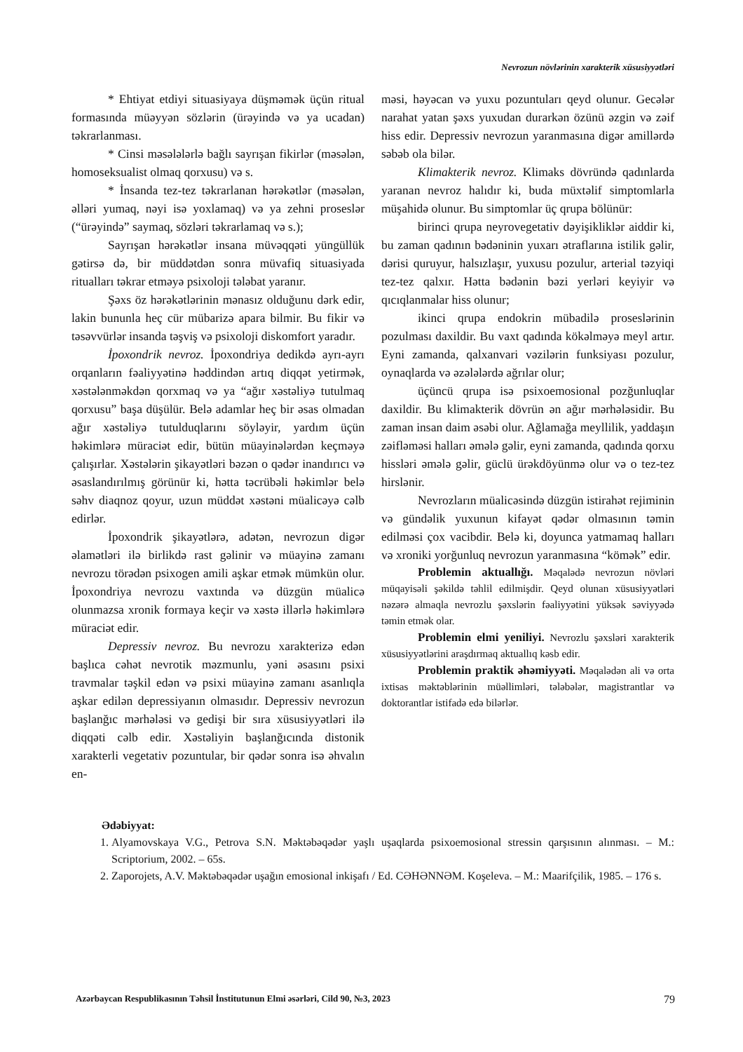Nevrozun növlərinin xarakterik xüsusiyyətləri
* Ehtiyat etdiyi situasiyaya düşməmək üçün ritual formasında müəyyən sözlərin (ürəyində və ya ucadan) təkrarlanması.
* Cinsi məsələlərlə bağlı sayrışan fikirlər (məsələn, homoseksualist olmaq qorxusu) və s.
* İnsanda tez-tez təkrarlanan hərəkətlər (məsələn, əlləri yumaq, nəyi isə yoxlamaq) və ya zehni proseslər (“ürəyində” saymaq, sözləri təkrarlamaq və s.);
Sayrışan hərəkətlər insana müvəqqəti yüngüllük gətirsə də, bir müddətdən sonra müvafiq situasiyada ritualları təkrar etməyə psixoloji tələbat yaranır.
Şəxs öz hərəkətlərinin mənasız olduğunu dərk edir, lakin bununla heç cür mübarizə apara bilmir. Bu fikir və təsəvvürlər insanda təşviş və psixoloji diskomfort yaradır.
İpoxondrik nevroz. İpoxondriya dedikdə ayrı-ayrı orqanların fəaliyyətinə həddindən artıq diqqət yetirmək, xəstələnməkdən qorxmaq və ya “ağır xəstəliyə tutulmaq qorxusu” başa düşülür. Belə adamlar heç bir əsas olmadan ağır xəstəliyə tutulduqlarını söyləyir, yardım üçün həkimlərə müraciət edir, bütün müayinələrdən keçməyə çalışırlar. Xəstələrin şikayətləri bəzən o qədər inandırıcı və əsaslandırılmış görünür ki, hətta təcrübəli həkimlər belə səhv diaqnoz qoyur, uzun müddət xəstəni müalicəyə cəlb edirlər.
İpoxondrik şikayətlərə, adətən, nevrozun digər əlamətləri ilə birlikdə rast gəlinir və müayinə zamanı nevrozu törədən psixogen amili aşkar etmək mümkün olur. İpoxondriya nevrozu vaxtında və düzgün müalicə olunmazsa xronik formaya keçir və xəstə illərlə həkimlərə müraciət edir.
Depressiv nevroz. Bu nevrozu xarakterizə edən başlıca cəhət nevrotik məzmunlu, yəni əsasını psixi travmalar təşkil edən və psixi müayinə zamanı asanlıqla aşkar edilən depressiyanın olmasıdır. Depressiv nevrozun başlanğıc mərhələsi və gedişi bir sıra xüsusiyyətləri ilə diqqəti cəlb edir. Xəstəliyin başlanğıcında distonik xarakterli vegetativ pozuntular, bir qədər sonra isə əhvalın en-
məsi, həyəcan və yuxu pozuntuları qeyd olunur. Gecələr narahat yatan şəxs yuxudan durarkən özünü əzgin və zəif hiss edir. Depressiv nevrozun yaranmasına digər amillərdə səbəb ola bilər.
Klimakterik nevroz. Klimaks dövründə qadınlarda yaranan nevroz halıdır ki, buda müxtəlif simptomlarla müşahidə olunur. Bu simptomlar üç qrupa bölünür:
birinci qrupa neyrovegetativ dəyişikliklər aiddir ki, bu zaman qadının bədəninin yuxarı ətraflarına istilik gəlir, dərisi quruyur, halsızlaşır, yuxusu pozulur, arterial təzyiqi tez-tez qalxır. Hətta bədənin bəzi yerləri keyiyir və qıcıqlanmalar hiss olunur;
ikinci qrupa endokrin mübadilə proseslərinin pozulması daxildir. Bu vaxt qadında kökəlməyə meyl artır. Eyni zamanda, qalxanvari vəzilərin funksiyası pozulur, oynaqlarda və əzələlərdə ağrılar olur;
üçüncü qrupa isə psixoemosional pozğunluqlar daxildir. Bu klimakterik dövrün ən ağır mərhələsidir. Bu zaman insan daim əsəbi olur. Ağlamağa meyllilik, yaddaşın zəifləməsi halları əmələ gəlir, eyni zamanda, qadında qorxu hissləri əmələ gəlir, güclü ürəkdöyünmə olur və o tez-tez hirslənir.
Nevrozların müalicəsində düzgün istirahət rejiminin və gündəlik yuxunun kifayət qədər olmasının təmin edilməsi çox vacibdir. Belə ki, doyunca yatmamaq halları və xroniki yorğunluq nevrozun yaranmasına “kömək” edir.
Problemin aktuallığı. Məqalədə nevrozun növləri müqayisəli şəkildə təhlil edilmişdir. Qeyd olunan xüsusiyyətləri nəzərə almaqla nevrozlu şəxslərin fəaliyyətini yüksək səviyyədə təmin etmək olar.
Problemin elmi yeniliyi. Nevrozlu şəxsləri xarakterik xüsusiyyətlərini araşdırmaq aktuallıq kəsb edir.
Problemin praktik əhəmiyyəti. Məqalədən ali və orta ixtisas məktəblərinin müəllimləri, tələbələr, magistrantlar və doktorantlar istifadə edə bilərlər.
Ədəbiyyat:
1. Alyamovskaya V.G., Petrova S.N. Məktəbəqədər yaşlı uşaqlarda psixoemosional stressin qarşısının alınması. – M.: Scriptorium, 2002. – 65s.
2. Zaporojets, A.V. Məktəbəqədər uşağın emosional inkişafı / Ed. CƏHƏNNƏM. Koşeleva. – M.: Maarifçilik, 1985. – 176 s.
Azərbaycan Respublikasının Təhsil İnstitutunun Elmi əsərləri, Cild 90, №3, 2023 79